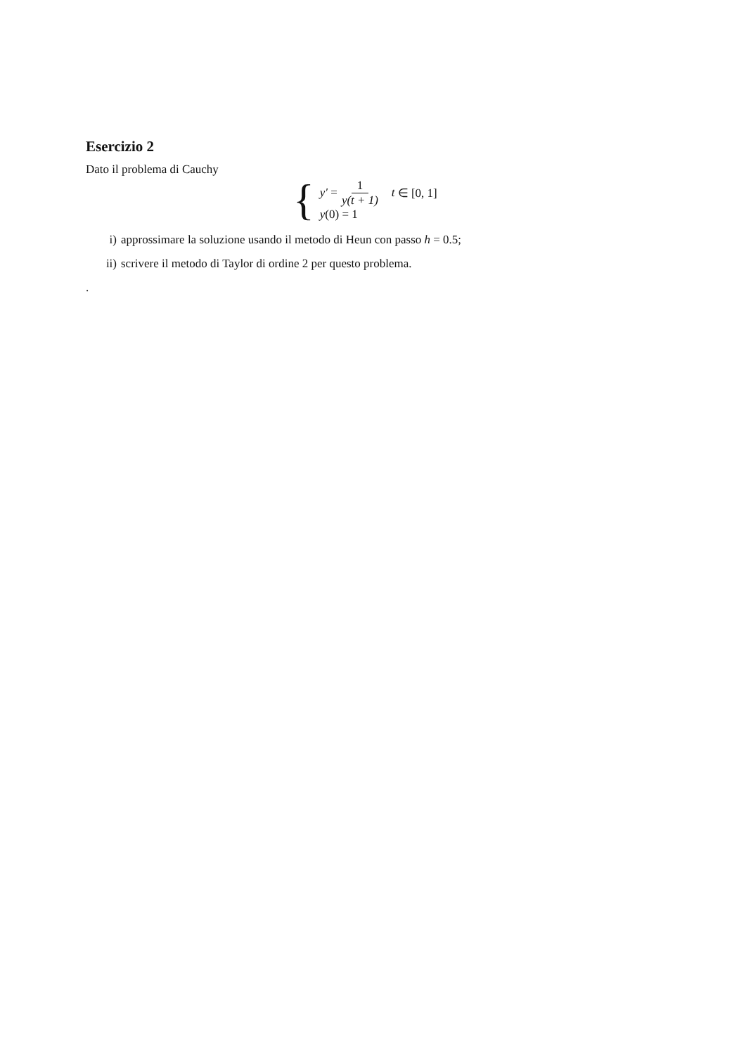Esercizio 2
Dato il problema di Cauchy
{
y′ = 1 y(t + 1) t ∈ [0, 1]
y (0) = 1
i) approssimare la soluzione usando il metodo di Heun con passo h = 0.5;
ii) scrivere il metodo di Taylor di ordine 2 per questo problema.
.